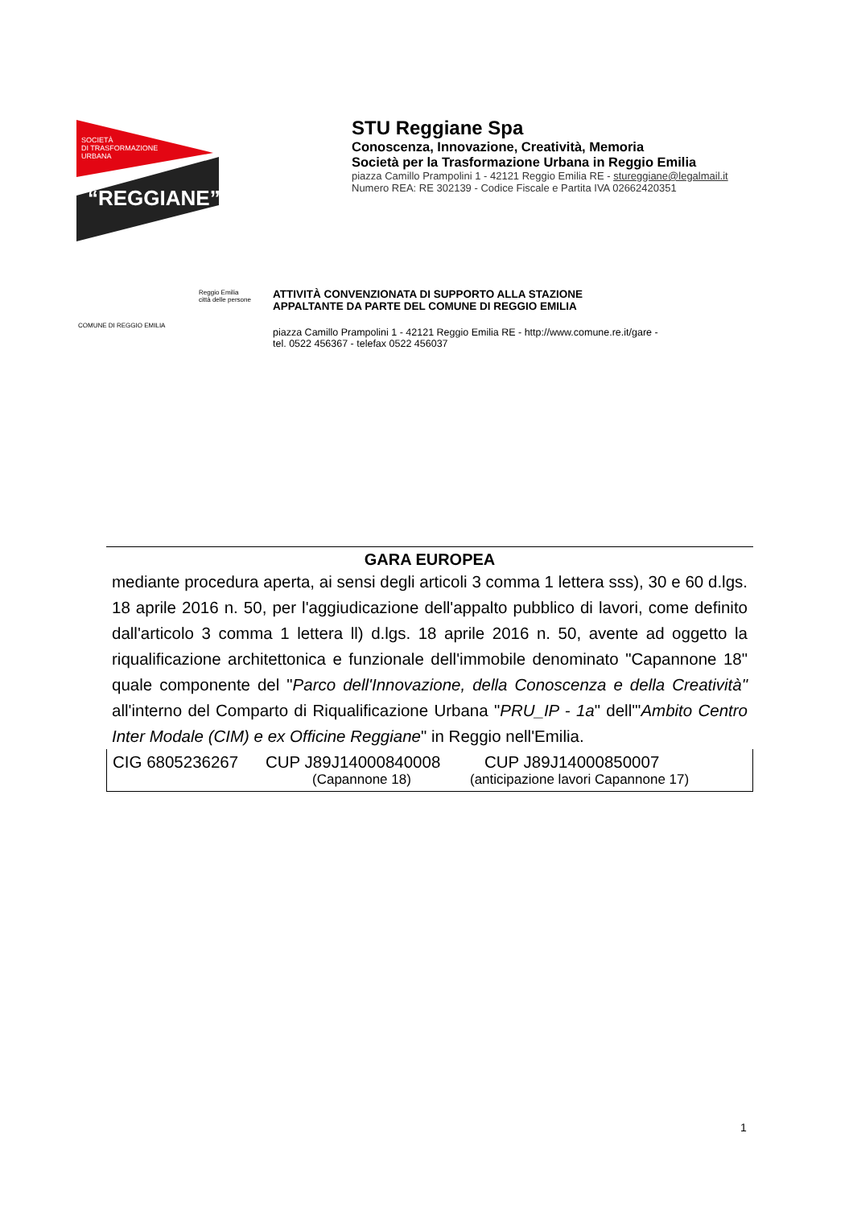SOCIETÀ
DI TRASFORMAZIONE
URBANA
“REGGIANE”
STU Reggiane Spa
Conoscenza, Innovazione, Creatività, Memoria
Società per la Trasformazione Urbana in Reggio Emilia
piazza Camillo Prampolini 1 - 42121 Reggio Emilia RE - stureggiane@legalmail.it
Numero REA: RE 302139 - Codice Fiscale e Partita IVA 02662420351
COMUNE DI REGGIO EMILIA
Reggio Emilia città delle persone
ATTIVITÀ CONVENZIONATA DI SUPPORTO ALLA STAZIONE
APPALTANTE DA PARTE DEL COMUNE DI REGGIO EMILIA
piazza Camillo Prampolini 1 - 42121 Reggio Emilia RE - http://www.comune.re.it/gare -
tel. 0522 456367 - telefax 0522 456037
GARA EUROPEA
mediante procedura aperta, ai sensi degli articoli 3 comma 1 lettera sss), 30 e 60 d.lgs. 18 aprile 2016 n. 50, per l'aggiudicazione dell'appalto pubblico di lavori, come definito dall'articolo 3 comma 1 lettera ll) d.lgs. 18 aprile 2016 n. 50, avente ad oggetto la riqualificazione architettonica e funzionale dell'immobile denominato "Capannone 18" quale componente del "Parco dell'Innovazione, della Conoscenza e della Creatività" all'interno del Comparto di Riqualificazione Urbana "PRU_IP - 1a" dell'"Ambito Centro Inter Modale (CIM) e ex Officine Reggiane" in Reggio nell'Emilia.
CIG 6805236267 CUP J89J14000840008 CUP J89J14000850007
(Capannone 18) (anticipazione lavori Capannone 17)
1